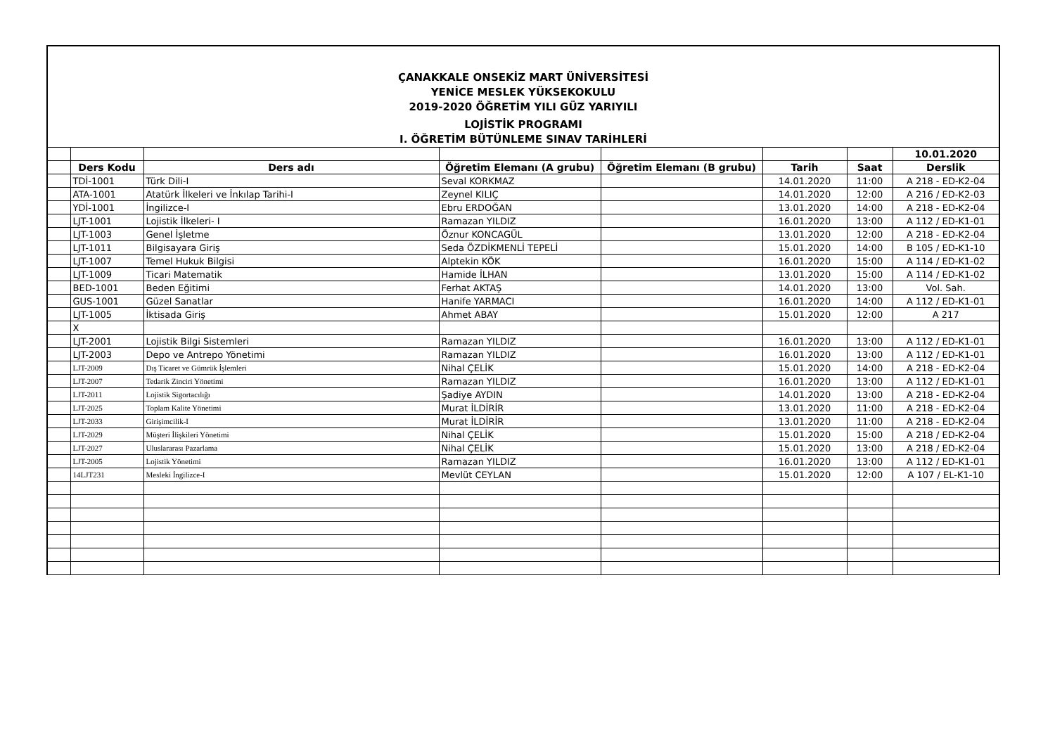ÇANAKKALE ONSEKİZ MART ÜNİVERSİTESİ
YENİCE MESLEK YÜKSEKOKULU
2019-2020 ÖĞRETİM YILI GÜZ YARIYILI
LOJİSTİK PROGRAMI
I. ÖĞRETİM BÜTÜNLEME SINAV TARİHLERİ
| | | | | | | | 10.01.2020 |
| | Ders Kodu | Ders adı | Öğretim Elemanı (A grubu) | Öğretim Elemanı (B grubu) | Tarih | Saat | Derslik |
| | TDİ-1001 | Türk Dili-I | Seval KORKMAZ | | 14.01.2020 | 11:00 | A 218 - ED-K2-04 |
| | ATA-1001 | Atatürk İlkeleri ve İnkılap Tarihi-I | Zeynel KILIÇ | | 14.01.2020 | 12:00 | A 216 / ED-K2-03 |
| | YDİ-1001 | İngilizce-I | Ebru ERDOĞAN | | 13.01.2020 | 14:00 | A 218 - ED-K2-04 |
| | LJT-1001 | Lojistik İlkeleri- I | Ramazan YILDIZ | | 16.01.2020 | 13:00 | A 112 / ED-K1-01 |
| | LJT-1003 | Genel İşletme | Öznur KONCAGÜL | | 13.01.2020 | 12:00 | A 218 - ED-K2-04 |
| | LJT-1011 | Bilgisayara Giriş | Seda ÖZDİKMENLİ TEPELİ | | 15.01.2020 | 14:00 | B 105 / ED-K1-10 |
| | LJT-1007 | Temel Hukuk Bilgisi | Alptekin KÖK | | 16.01.2020 | 15:00 | A 114 / ED-K1-02 |
| | LJT-1009 | Ticari Matematik | Hamide İLHAN | | 13.01.2020 | 15:00 | A 114 / ED-K1-02 |
| | BED-1001 | Beden Eğitimi | Ferhat AKTAŞ | | 14.01.2020 | 13:00 | Vol. Sah. |
| | GUS-1001 | Güzel Sanatlar | Hanife YARMACI | | 16.01.2020 | 14:00 | A 112 / ED-K1-01 |
| | LJT-1005 | İktisada Giriş | Ahmet ABAY | | 15.01.2020 | 12:00 | A 217 |
| | X | | | | | | |
| | LJT-2001 | Lojistik Bilgi Sistemleri | Ramazan YILDIZ | | 16.01.2020 | 13:00 | A 112 / ED-K1-01 |
| | LJT-2003 | Depo ve Antrepo Yönetimi | Ramazan YILDIZ | | 16.01.2020 | 13:00 | A 112 / ED-K1-01 |
| | LJT-2009 | Dış Ticaret ve Gümrük İşlemleri | Nihal ÇELİK | | 15.01.2020 | 14:00 | A 218 - ED-K2-04 |
| | LJT-2007 | Tedarik Zinciri Yönetimi | Ramazan YILDIZ | | 16.01.2020 | 13:00 | A 112 / ED-K1-01 |
| | LJT-2011 | Lojistik Sigortacılığı | Şadiye AYDIN | | 14.01.2020 | 13:00 | A 218 - ED-K2-04 |
| | LJT-2025 | Toplam Kalite Yönetimi | Murat İLDİRİR | | 13.01.2020 | 11:00 | A 218 - ED-K2-04 |
| | LJT-2033 | Girişimcilik-I | Murat İLDİRİR | | 13.01.2020 | 11:00 | A 218 - ED-K2-04 |
| | LJT-2029 | Müşteri İlişkileri Yönetimi | Nihal ÇELİK | | 15.01.2020 | 15:00 | A 218 / ED-K2-04 |
| | LJT-2027 | Uluslararası Pazarlama | Nihal ÇELİK | | 15.01.2020 | 13:00 | A 218 / ED-K2-04 |
| | LJT-2005 | Lojistik Yönetimi | Ramazan YILDIZ | | 16.01.2020 | 13:00 | A 112 / ED-K1-01 |
| | 14LJT231 | Mesleki İngilizce-I | Mevlüt CEYLAN | | 15.01.2020 | 12:00 | A 107 / EL-K1-10 |